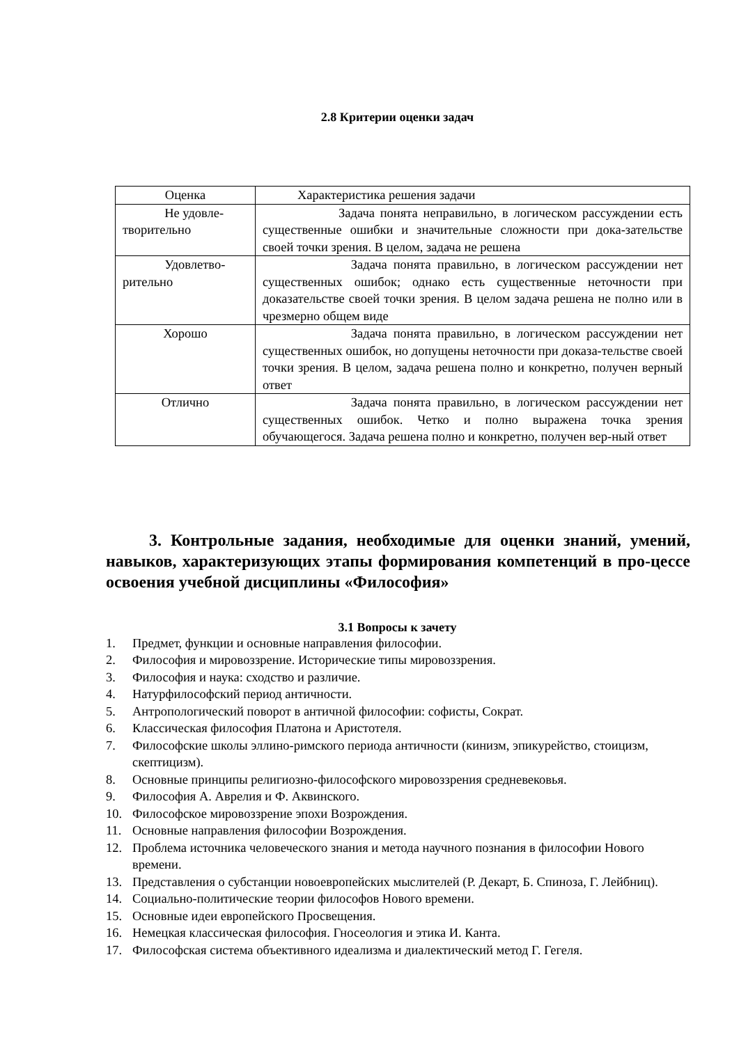2.8 Критерии оценки задач
| Оценка | Характеристика решения задачи |
| Не удовле-творительно | Задача понята неправильно, в логическом рассуждении есть существенные ошибки и значительные сложности при дока-зательстве своей точки зрения. В целом, задача не решена |
| Удовлетво-рительно | Задача понята правильно, в логическом рассуждении нет существенных ошибок; однако есть существенные неточности при доказательстве своей точки зрения. В целом задача решена не полно или в чрезмерно общем виде |
| Хорошо | Задача понята правильно, в логическом рассуждении нет существенных ошибок, но допущены неточности при доказа-тельстве своей точки зрения. В целом, задача решена полно и конкретно, получен верный ответ |
| Отлично | Задача понята правильно, в логическом рассуждении нет существенных ошибок. Четко и полно выражена точка зрения обучающегося. Задача решена полно и конкретно, получен вер-ный ответ |
3. Контрольные задания, необходимые для оценки знаний, умений, навыков, характеризующих этапы формирования компетенций в про-цессе освоения учебной дисциплины «Философия»
3.1 Вопросы к зачету
1. Предмет, функции и основные направления философии.
2. Философия и мировоззрение. Исторические типы мировоззрения.
3. Философия и наука: сходство и различие.
4. Натурфилософский период античности.
5. Антропологический поворот в античной философии: софисты, Сократ.
6. Классическая философия Платона и Аристотеля.
7. Философские школы эллино-римского периода античности (кинизм, эпикурейство, стоицизм, скептицизм).
8. Основные принципы религиозно-философского мировоззрения средневековья.
9. Философия А. Аврелия и Ф. Аквинского.
10. Философское мировоззрение эпохи Возрождения.
11. Основные направления философии Возрождения.
12. Проблема источника человеческого знания и метода научного познания в философии Нового времени.
13. Представления о субстанции новоевропейских мыслителей (Р. Декарт, Б. Спиноза, Г. Лейбниц).
14. Социально-политические теории философов Нового времени.
15. Основные идеи европейского Просвещения.
16. Немецкая классическая философия. Гносеология и этика И. Канта.
17. Философская система объективного идеализма и диалектический метод Г. Гегеля.